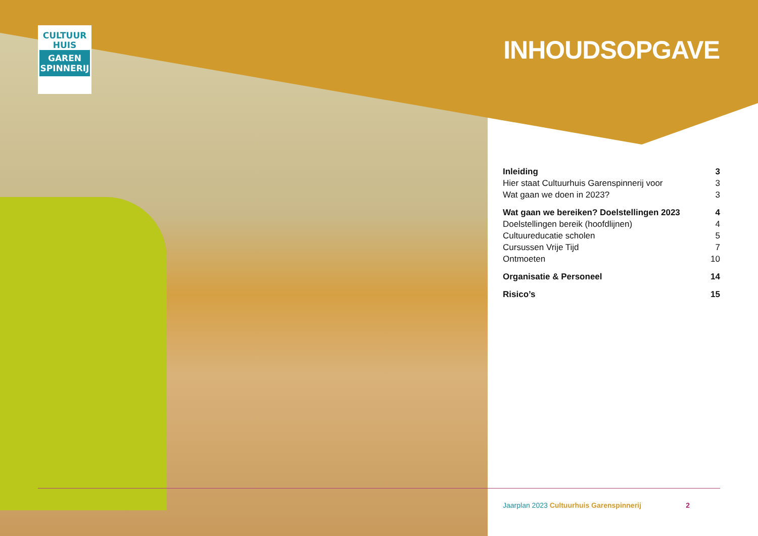CULTUUR
HUIS
GAREN
SPINNERIJ
INHOUDSOPGAVE
Inleiding 3
Hier staat Cultuurhuis Garenspinnerij voor 3
Wat gaan we doen in 2023? 3
Wat gaan we bereiken? Doelstellingen 2023 4
Doelstellingen bereik (hoofdlijnen) 4
Cultuureducatie scholen 5
Cursussen Vrije Tijd 7
Ontmoeten 10
Organisatie & Personeel 14
Risico’s 15
Jaarplan 2023 Cultuurhuis Garenspinnerij 2